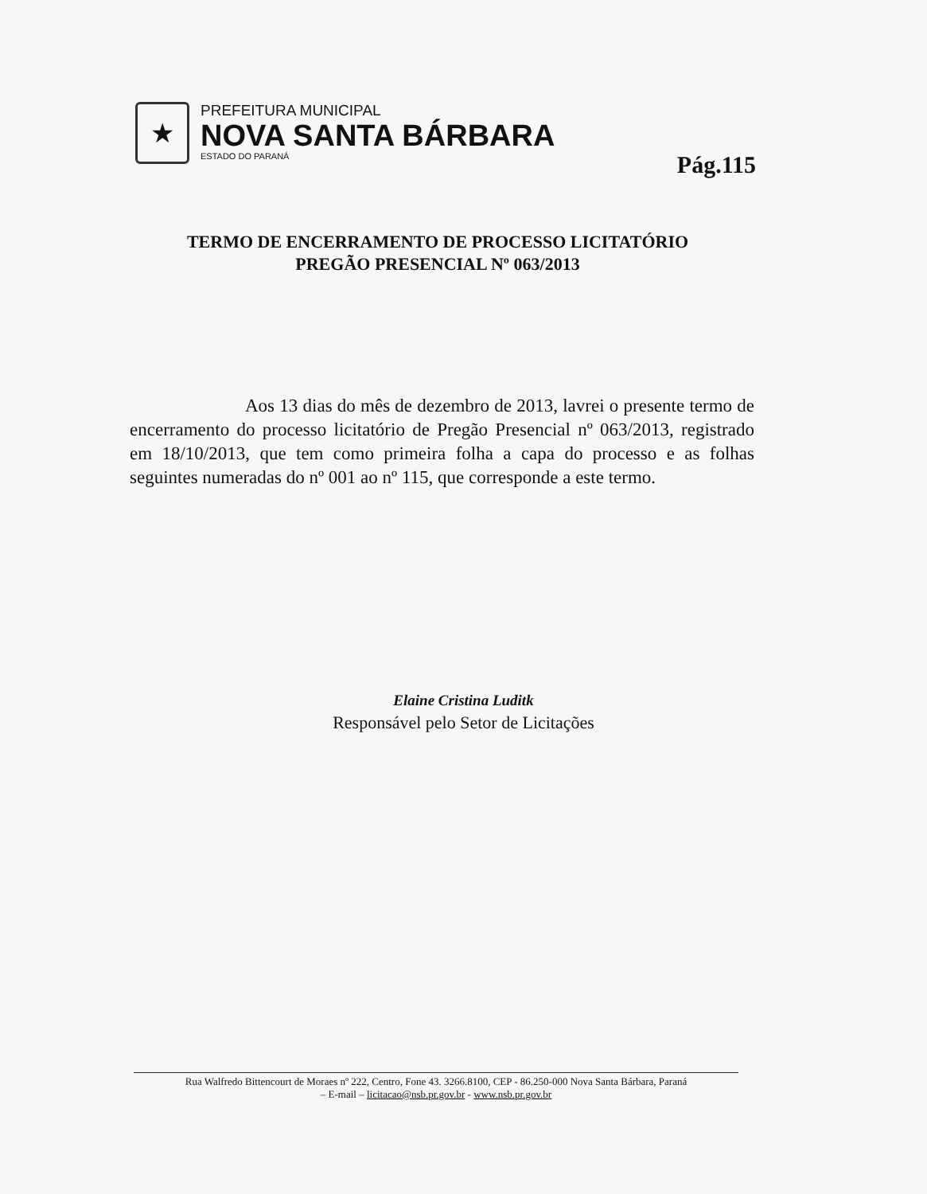★
PREFEITURA MUNICIPAL
NOVA SANTA BÁRBARA
ESTADO DO PARANÁ
Pág.115
TERMO DE ENCERRAMENTO DE PROCESSO LICITATÓRIO
PREGÃO PRESENCIAL Nº 063/2013
Aos 13 dias do mês de dezembro de 2013, lavrei o presente termo de encerramento do processo licitatório de Pregão Presencial nº 063/2013, registrado em 18/10/2013, que tem como primeira folha a capa do processo e as folhas seguintes numeradas do nº 001 ao nº 115, que corresponde a este termo.
Elaine Cristina Luditk
Responsável pelo Setor de Licitações
Rua Walfredo Bittencourt de Moraes nº 222, Centro, Fone 43. 3266.8100, CEP - 86.250-000 Nova Santa Bárbara, Paraná
– E-mail – licitacao@nsb.pr.gov.br - www.nsb.pr.gov.br